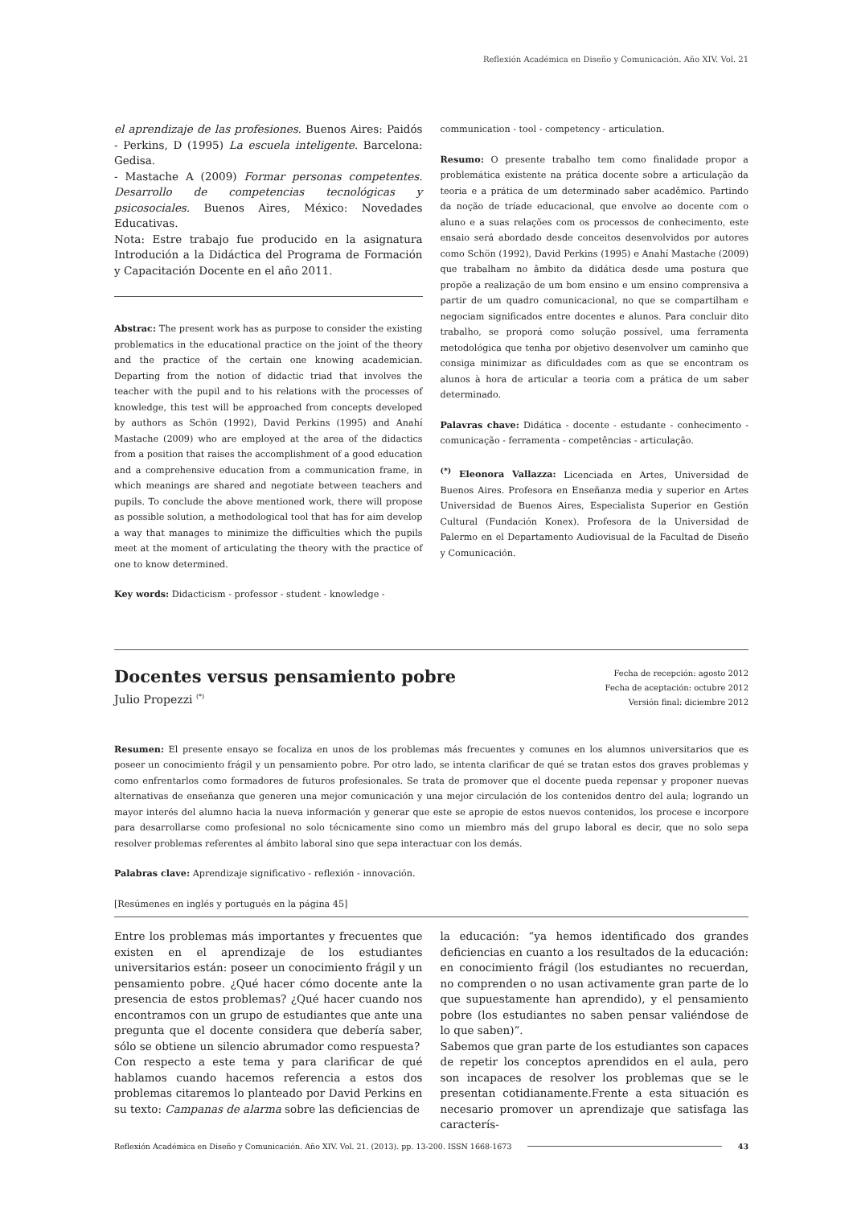Reflexión Académica en Diseño y Comunicación. Año XIV. Vol. 21
el aprendizaje de las profesiones. Buenos Aires: Paidós - Perkins, D (1995) La escuela inteligente. Barcelona: Gedisa.
- Mastache A (2009) Formar personas competentes. Desarrollo de competencias tecnológicas y psicosociales. Buenos Aires, México: Novedades Educativas.
Nota: Estre trabajo fue producido en la asignatura Introdución a la Didáctica del Programa de Formación y Capacitación Docente en el año 2011.
Abstrac: The present work has as purpose to consider the existing problematics in the educational practice on the joint of the theory and the practice of the certain one knowing academician. Departing from the notion of didactic triad that involves the teacher with the pupil and to his relations with the processes of knowledge, this test will be approached from concepts developed by authors as Schön (1992), David Perkins (1995) and Anahí Mastache (2009) who are employed at the area of the didactics from a position that raises the accomplishment of a good education and a comprehensive education from a communication frame, in which meanings are shared and negotiate between teachers and pupils. To conclude the above mentioned work, there will propose as possible solution, a methodological tool that has for aim develop a way that manages to minimize the difficulties which the pupils meet at the moment of articulating the theory with the practice of one to know determined.
Key words: Didacticism - professor - student - knowledge -
communication - tool - competency - articulation.
Resumo: O presente trabalho tem como finalidade propor a problemática existente na prática docente sobre a articulação da teoria e a prática de um determinado saber acadêmico. Partindo da noção de tríade educacional, que envolve ao docente com o aluno e a suas relações com os processos de conhecimento, este ensaio será abordado desde conceitos desenvolvidos por autores como Schön (1992), David Perkins (1995) e Anahí Mastache (2009) que trabalham no âmbito da didática desde uma postura que propõe a realização de um bom ensino e um ensino comprensiva a partir de um quadro comunicacional, no que se compartilham e negociam significados entre docentes e alunos. Para concluir dito trabalho, se proporá como solução possível, uma ferramenta metodológica que tenha por objetivo desenvolver um caminho que consiga minimizar as dificuldades com as que se encontram os alunos à hora de articular a teoria com a prática de um saber determinado.
Palavras chave: Didática - docente - estudante - conhecimento - comunicação - ferramenta - competências - articulação.
<sup>(*)</sup> Eleonora Vallazza: Licenciada en Artes, Universidad de Buenos Aires. Profesora en Enseñanza media y superior en Artes Universidad de Buenos Aires, Especialista Superior en Gestión Cultural (Fundación Konex). Profesora de la Universidad de Palermo en el Departamento Audiovisual de la Facultad de Diseño y Comunicación.
Docentes versus pensamiento pobre
Julio Propezzi <sup>(*)</sup>
Fecha de recepción: agosto 2012
Fecha de aceptación: octubre 2012
Versión final: diciembre 2012
Resumen: El presente ensayo se focaliza en unos de los problemas más frecuentes y comunes en los alumnos universitarios que es poseer un conocimiento frágil y un pensamiento pobre. Por otro lado, se intenta clarificar de qué se tratan estos dos graves problemas y como enfrentarlos como formadores de futuros profesionales. Se trata de promover que el docente pueda repensar y proponer nuevas alternativas de enseñanza que generen una mejor comunicación y una mejor circulación de los contenidos dentro del aula; logrando un mayor interés del alumno hacia la nueva información y generar que este se apropie de estos nuevos contenidos, los procese e incorpore para desarrollarse como profesional no solo técnicamente sino como un miembro más del grupo laboral es decir, que no solo sepa resolver problemas referentes al ámbito laboral sino que sepa interactuar con los demás.
Palabras clave: Aprendizaje significativo - reflexión - innovación.
[Resúmenes en inglés y portugués en la página 45]
Entre los problemas más importantes y frecuentes que existen en el aprendizaje de los estudiantes universitarios están: poseer un conocimiento frágil y un pensamiento pobre. ¿Qué hacer cómo docente ante la presencia de estos problemas? ¿Qué hacer cuando nos encontramos con un grupo de estudiantes que ante una pregunta que el docente considera que debería saber, sólo se obtiene un silencio abrumador como respuesta?
Con respecto a este tema y para clarificar de qué hablamos cuando hacemos referencia a estos dos problemas citaremos lo planteado por David Perkins en su texto: Campanas de alarma sobre las deficiencias de
la educación: “ya hemos identificado dos grandes deficiencias en cuanto a los resultados de la educación: en conocimiento frágil (los estudiantes no recuerdan, no comprenden o no usan activamente gran parte de lo que supuestamente han aprendido), y el pensamiento pobre (los estudiantes no saben pensar valiéndose de lo que saben)”.
Sabemos que gran parte de los estudiantes son capaces de repetir los conceptos aprendidos en el aula, pero son incapaces de resolver los problemas que se le presentan cotidianamente.Frente a esta situación es necesario promover un aprendizaje que satisfaga las caracterís-
Reflexión Académica en Diseño y Comunicación. Año XIV. Vol. 21. (2013). pp. 13-200. ISSN 1668-1673 43